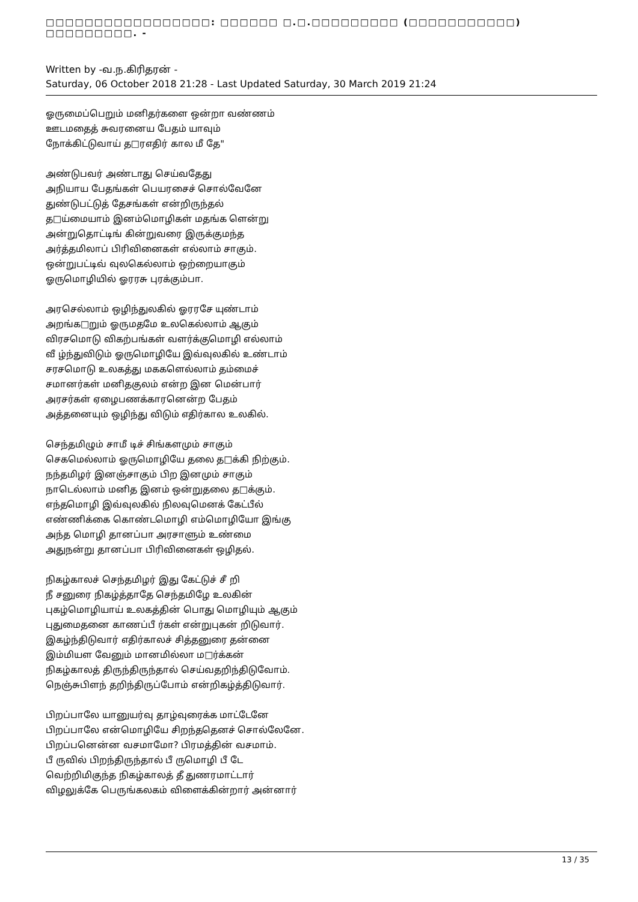□□□□□□□□□□□□□□□□□: □□□□□□ □.□.□□□□□□□□□ (□□□□□□□□□□□) □□□□□□□□□. -
Written by -வ.ந.கிரிதரன் -
Saturday, 06 October 2018 21:28 - Last Updated Saturday, 30 March 2019 21:24
ஓருமைப்பெறும் மனிதர்களை ஒன்றா வண்ணம்
ஊடமதைத் சுவரனைய பேதம் யாவும்
நோக்கிட்டுவாய் த□ரஎதிர் கால மீ தே"
அண்டுபவர் அண்டாது செய்வதேது
அநியாய பேதங்கள் பெயரசைச் சொல்வேனே
துண்டுபட்டுத் தேசங்கள் என்றிருந்தல்
த□ய்மையாம் இனம்மொழிகள் மதங்க ளென்று
அன்றுதொட்டிங் கின்றுவரை இருக்குமந்த
அர்த்தமிலாப் பிரிவினைகள் எல்லாம் சாகும்.
ஒன்றுபட்டிவ் வுலகெல்லாம் ஒற்றையாகும்
ஓருமொழியில் ஓரரசு புரக்கும்பா.
அரசெல்லாம் ஒழிந்துலகில் ஓரரசே யுண்டாம்
அறங்க□றும் ஓருமதமே உலகெல்லாம் ஆகும்
விரசமொடு விகற்பங்கள் வளர்க்குமொழி எல்லாம்
வீ ழ்ந்துவிடும் ஓருமொழியே இவ்வுலகில் உண்டாம்
சரசமொடு உலகத்து மககளெல்லாம் தம்மைச்
சமானர்கள் மனிதகுலம் என்ற இன மென்பார்
அரசர்கள் ஏழைபணக்காரனென்ற பேதம்
அத்தனையும் ஒழிந்து விடும் எதிர்கால உலகில்.
செந்தமிழும் சாமீ டிச் சிங்களமும் சாகும்
செகமெல்லாம் ஓருமொழியே தலை த□க்கி நிற்கும்.
நந்தமிழர் இனஞ்சாகும் பிற இனமும் சாகும்
நாடெல்லாம் மனித இனம் ஒன்றுதலை த□க்கும்.
எந்தமொழி இவ்வுலகில் நிலவுமெனக் கேட்பீல்
எண்ணிக்கை கொண்டமொழி எம்மொழியோ இங்கு
அந்த மொழி தானப்பா அரசாளும் உண்மை
அதுநன்று தானப்பா பிரிவினைகள் ஒழிதல்.
நிகழ்காலச் செந்தமிழர் இது கேட்டுச் சீ றி
நீ சனுரை நிகழ்த்தாதே செந்தமிழே உலகின்
புகழ்மொழியாய் உலகத்தின் பொது மொழியும் ஆகும்
புதுமைதனை காணப்பீ ர்கள் என்றுபுகன் றிடுவார்.
இகழ்ந்திடுவார் எதிர்காலச் சித்தனுரை தன்னை
இம்மியள வேனும் மானமில்லா ம□ர்க்கன்
நிகழ்காலத் திருந்திருந்தால் செய்வதறிந்திடுவோம்.
நெஞ்சுபிளந் தறிந்திருப்போம் என்றிகழ்த்திடுவார்.
பிறப்பாலே யானுயர்வு தாழ்வுரைக்க மாட்டேனே
பிறப்பாலே என்மொழியே சிறந்ததெனச் சொல்லேனே.
பிறப்பனென்ன வசமாமோ? பிரமத்தின் வசமாம்.
பீ ருவில் பிறந்திருந்தால் பீ ருமொழி பீ டே
வெற்றிமிகுந்த நிகழ்காலத் தீ துணரமாட்டார்
விழலுக்கே பெருங்கலகம் விளைக்கின்றார் அன்னார்
13 / 35